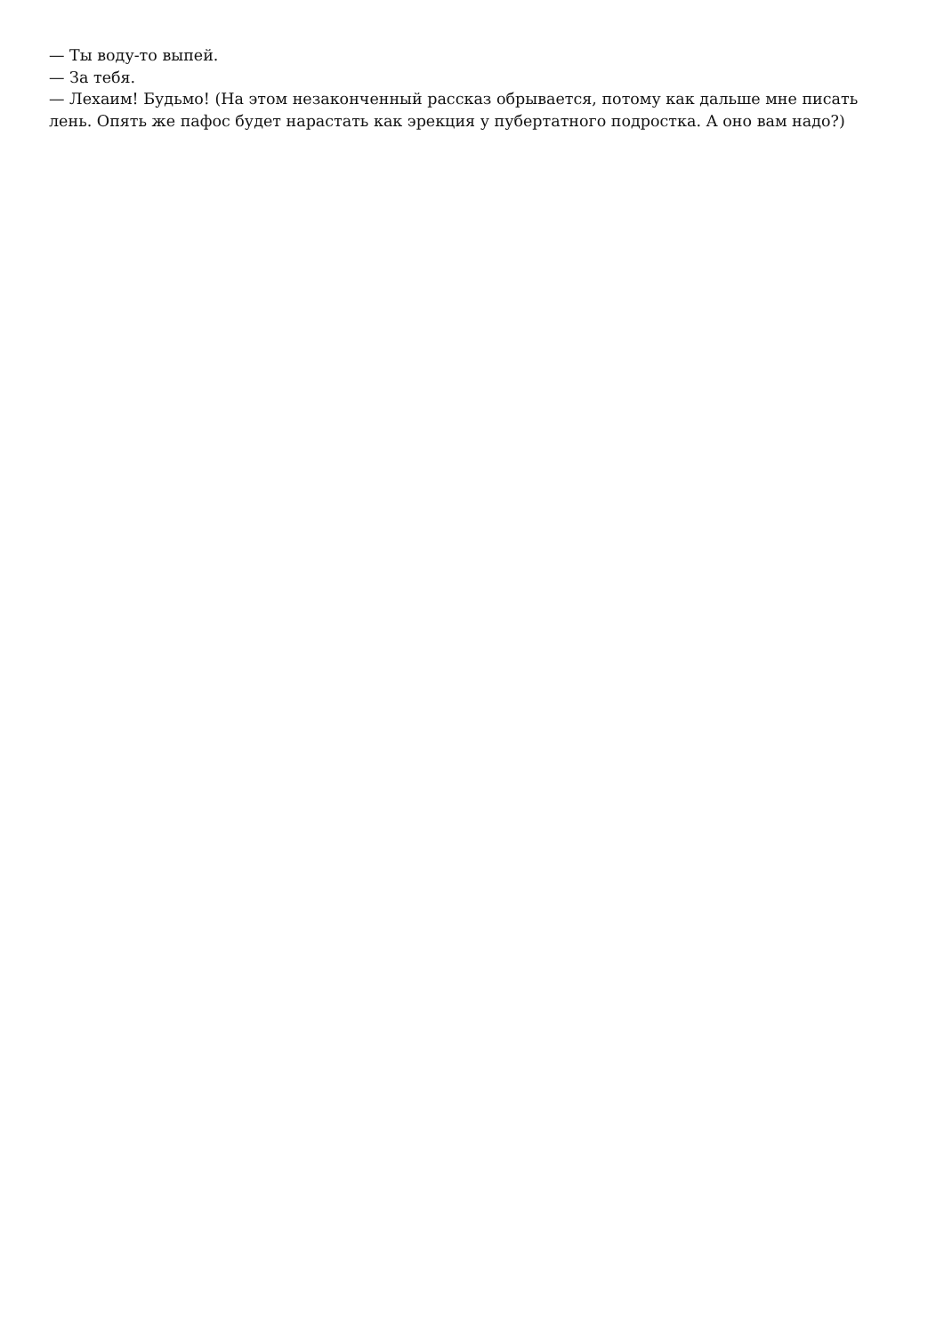— Ты воду-то выпей.
— За тебя.
— Лехаим! Будьмо! (На этом незаконченный рассказ обрывается, потому как дальше мне писать лень. Опять же пафос будет нарастать как эрекция у пубертатного подростка. А оно вам надо?)